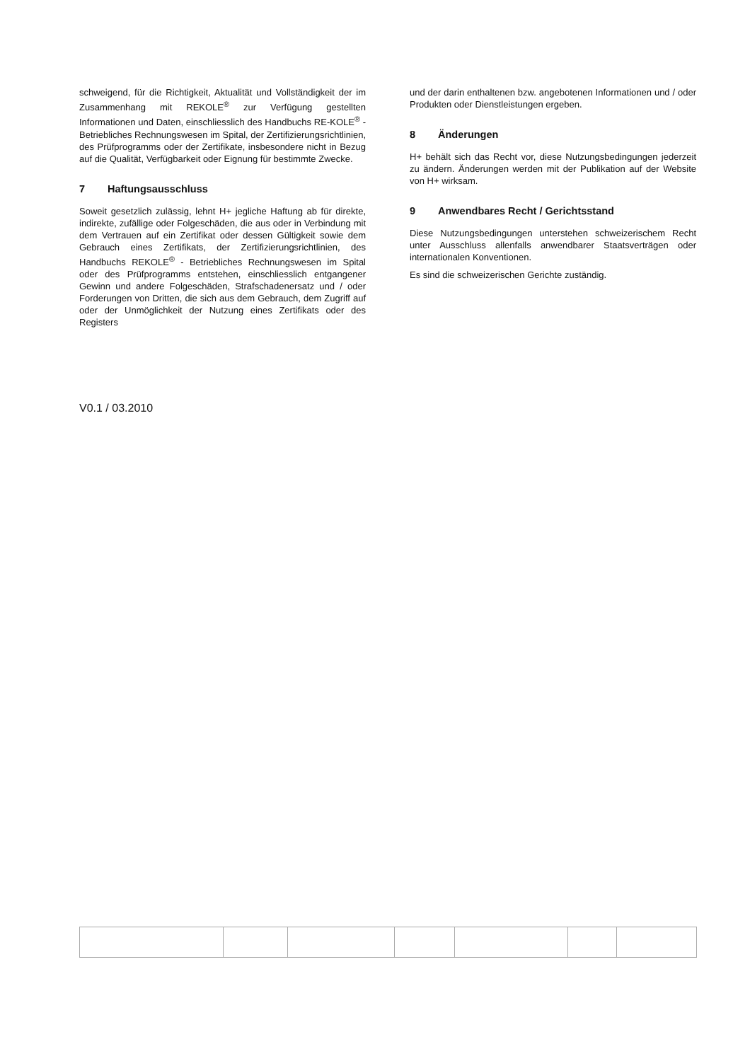schweigend, für die Richtigkeit, Aktualität und Vollständigkeit der im Zusammenhang mit REKOLE<sup>®</sup> zur Verfügung gestellten Informationen und Daten, einschliesslich des Handbuchs RE-KOLE<sup>®</sup> - Betriebliches Rechnungswesen im Spital, der Zertifizierungsrichtlinien, des Prüfprogramms oder der Zertifikate, insbesondere nicht in Bezug auf die Qualität, Verfügbarkeit oder Eignung für bestimmte Zwecke.
7 Haftungsausschluss
Soweit gesetzlich zulässig, lehnt H+ jegliche Haftung ab für direkte, indirekte, zufällige oder Folgeschäden, die aus oder in Verbindung mit dem Vertrauen auf ein Zertifikat oder dessen Gültigkeit sowie dem Gebrauch eines Zertifikats, der Zertifizierungsrichtlinien, des Handbuchs REKOLE<sup>®</sup> - Betriebliches Rechnungswesen im Spital oder des Prüfprogramms entstehen, einschliesslich entgangener Gewinn und andere Folgeschäden, Strafschadenersatz und / oder Forderungen von Dritten, die sich aus dem Gebrauch, dem Zugriff auf oder der Unmöglichkeit der Nutzung eines Zertifikats oder des Registers
und der darin enthaltenen bzw. angebotenen Informationen und / oder Produkten oder Dienstleistungen ergeben.
8 Änderungen
H+ behält sich das Recht vor, diese Nutzungsbedingungen jederzeit zu ändern. Änderungen werden mit der Publikation auf der Website von H+ wirksam.
9 Anwendbares Recht / Gerichtsstand
Diese Nutzungsbedingungen unterstehen schweizerischem Recht unter Ausschluss allenfalls anwendbarer Staatsverträgen oder internationalen Konventionen.
Es sind die schweizerischen Gerichte zuständig.
V0.1 / 03.2010